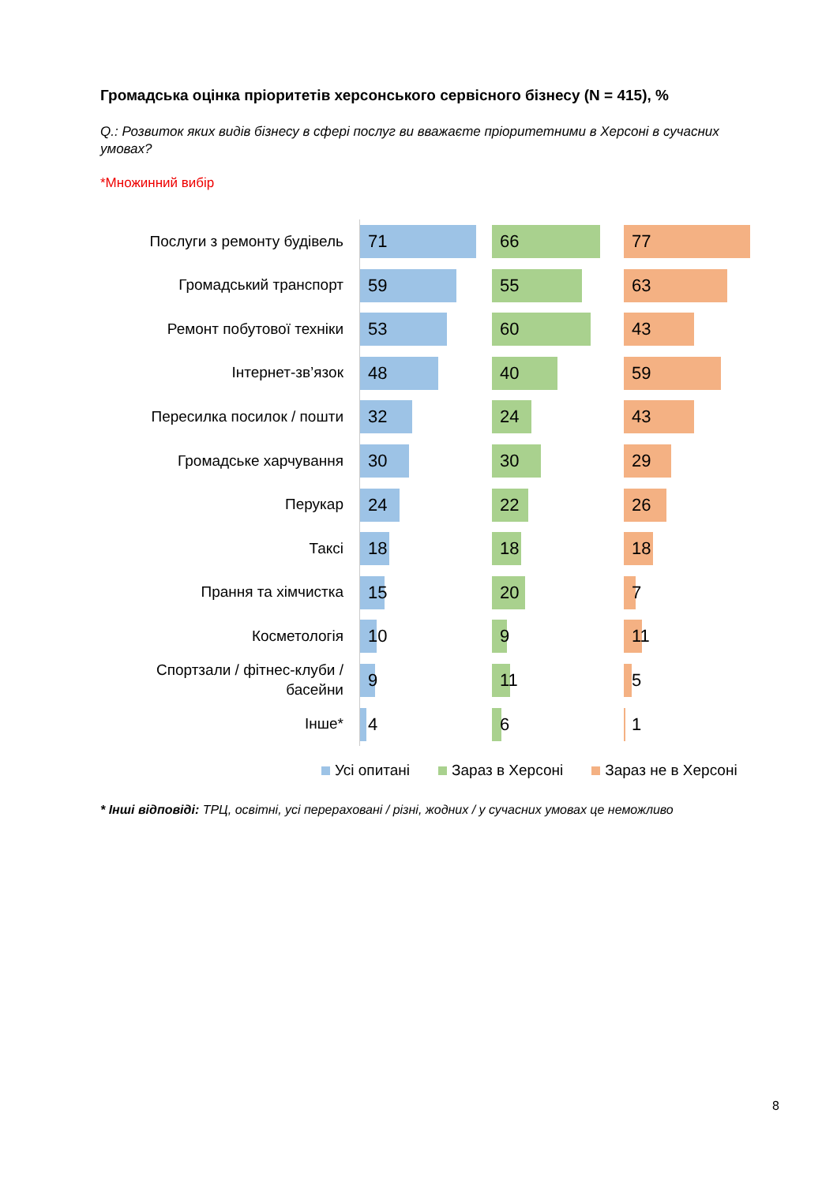Громадська оцінка пріоритетів херсонського сервісного бізнесу (N = 415), %
Q.: Розвиток яких видів бізнесу в сфері послуг ви вважаєте пріоритетними в Херсоні в сучасних умовах?
*Множинний вибір
Послуги з ремонту будівель
Громадський транспорт
Ремонт побутової техніки
Інтернет-зв’язок
Пересилка посилок / пошти
Громадське харчування
Перукар
Таксі
Прання та хімчистка
Косметологія
Спортзали / фітнес-клуби / басейни
Інше*
71
59
53
48
32
30
24
18
15
10
9
4
66
55
60
40
24
30
22
18
20
9
11
6
77
63
43
59
43
29
26
18
7
11
5
1
Усі опитані Зараз в Херсоні Зараз не в Херсоні
* Інші відповіді: ТРЦ, освітні, усі перераховані / різні, жодних / у сучасних умовах це неможливо
8